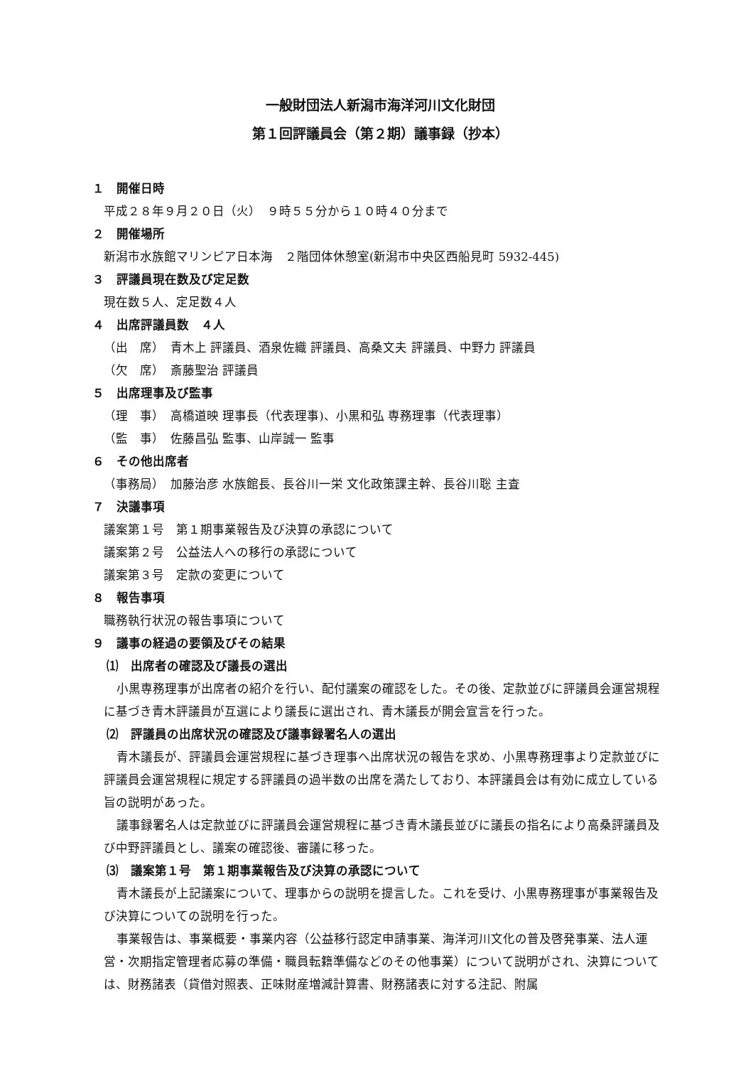一般財団法人新潟市海洋河川文化財団
第１回評議員会（第２期）議事録（抄本）
１　開催日時
平成２８年９月２０日（火）　９時５５分から１０時４０分まで
２　開催場所
新潟市水族館マリンピア日本海　２階団体休憩室(新潟市中央区西船見町 5932-445)
３　評議員現在数及び定足数
現在数５人、定足数４人
４　出席評議員数　４人
（出　席）　青木上 評議員、酒泉佐織 評議員、高桑文夫 評議員、中野力 評議員
（欠　席）　斎藤聖治 評議員
５　出席理事及び監事
（理　事）　高橋道映 理事長（代表理事)、小黒和弘 専務理事（代表理事）
（監　事）　佐藤昌弘 監事、山岸誠一 監事
６　その他出席者
（事務局）　加藤治彦 水族館長、長谷川一栄 文化政策課主幹、長谷川聡 主査
７　決議事項
議案第１号　第１期事業報告及び決算の承認について
議案第２号　公益法人への移行の承認について
議案第３号　定款の変更について
８　報告事項
職務執行状況の報告事項について
９　議事の経過の要領及びその結果
⑴　出席者の確認及び議長の選出
小黒専務理事が出席者の紹介を行い、配付議案の確認をした。その後、定款並びに評議員会運営規程に基づき青木評議員が互選により議長に選出され、青木議長が開会宣言を行った。
⑵　評議員の出席状況の確認及び議事録署名人の選出
青木議長が、評議員会運営規程に基づき理事へ出席状況の報告を求め、小黒専務理事より定款並びに評議員会運営規程に規定する評議員の過半数の出席を満たしており、本評議員会は有効に成立している旨の説明があった。
議事録署名人は定款並びに評議員会運営規程に基づき青木議長並びに議長の指名により高桑評議員及び中野評議員とし、議案の確認後、審議に移った。
⑶　議案第１号　第１期事業報告及び決算の承認について
青木議長が上記議案について、理事からの説明を提言した。これを受け、小黒専務理事が事業報告及び決算についての説明を行った。
事業報告は、事業概要・事業内容（公益移行認定申請事業、海洋河川文化の普及啓発事業、法人運営・次期指定管理者応募の準備・職員転籍準備などのその他事業）について説明がされ、決算については、財務諸表（貸借対照表、正味財産増減計算書、財務諸表に対する注記、附属